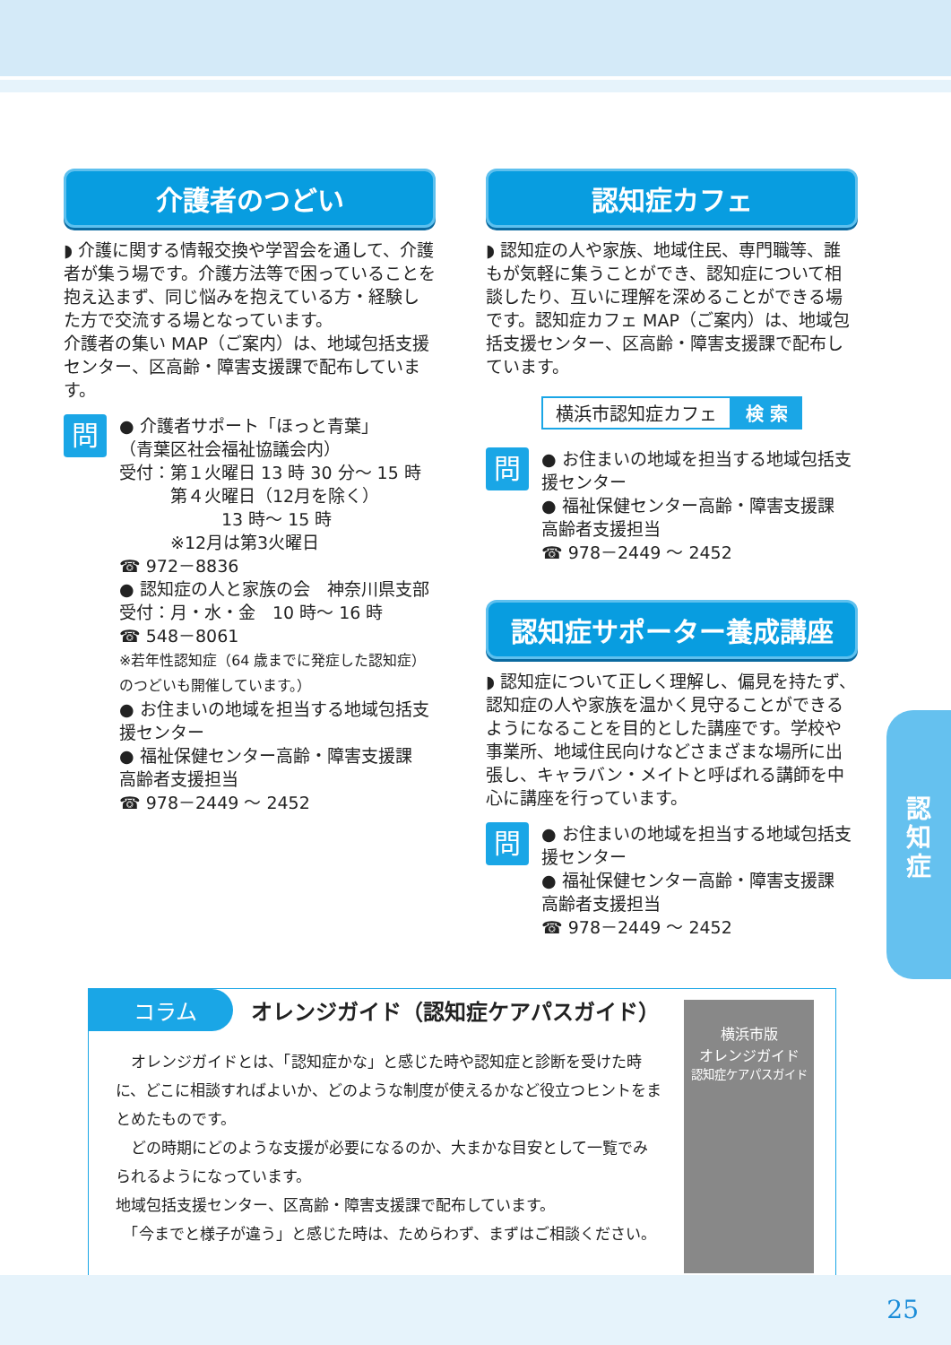介護者のつどい
◗ 介護に関する情報交換や学習会を通して、介護者が集う場です。介護方法等で困っていることを抱え込まず、同じ悩みを抱えている方・経験した方で交流する場となっています。
介護者の集い MAP（ご案内）は、地域包括支援センター、区高齢・障害支援課で配布しています。
問
● 介護者サポート「ほっと青葉」
（青葉区社会福祉協議会内）
受付：第１火曜日 13 時 30 分～ 15 時
　　　第４火曜日（12月を除く）
　　　　　　13 時～ 15 時
　　　※12月は第3火曜日
☎ 972－8836
● 認知症の人と家族の会　神奈川県支部
受付：月・水・金　10 時～ 16 時
☎ 548－8061
※若年性認知症（64 歳までに発症した認知症）のつどいも開催しています。）
● お住まいの地域を担当する地域包括支援センター
● 福祉保健センター高齢・障害支援課
高齢者支援担当
☎ 978－2449 ～ 2452
認知症カフェ
◗ 認知症の人や家族、地域住民、専門職等、誰もが気軽に集うことができ、認知症について相談したり、互いに理解を深めることができる場です。認知症カフェ MAP（ご案内）は、地域包括支援センター、区高齢・障害支援課で配布しています。
横浜市認知症カフェ 検 索
問
● お住まいの地域を担当する地域包括支援センター
● 福祉保健センター高齢・障害支援課
高齢者支援担当
☎ 978－2449 ～ 2452
認知症サポーター養成講座
◗ 認知症について正しく理解し、偏見を持たず、認知症の人や家族を温かく見守ることができるようになることを目的とした講座です。学校や事業所、地域住民向けなどさまざまな場所に出張し、キャラバン・メイトと呼ばれる講師を中心に講座を行っています。
問
● お住まいの地域を担当する地域包括支援センター
● 福祉保健センター高齢・障害支援課
高齢者支援担当
☎ 978－2449 ～ 2452
認
知
症
コラム オレンジガイド（認知症ケアパスガイド）
　オレンジガイドとは、「認知症かな」と感じた時や認知症と診断を受けた時に、どこに相談すればよいか、どのような制度が使えるかなど役立つヒントをまとめたものです。
　どの時期にどのような支援が必要になるのか、大まかな目安として一覧でみられるようになっています。
地域包括支援センター、区高齢・障害支援課で配布しています。
　「今までと様子が違う」と感じた時は、ためらわず、まずはご相談ください。
横浜市版
オレンジガイド
認知症ケアパスガイド
25